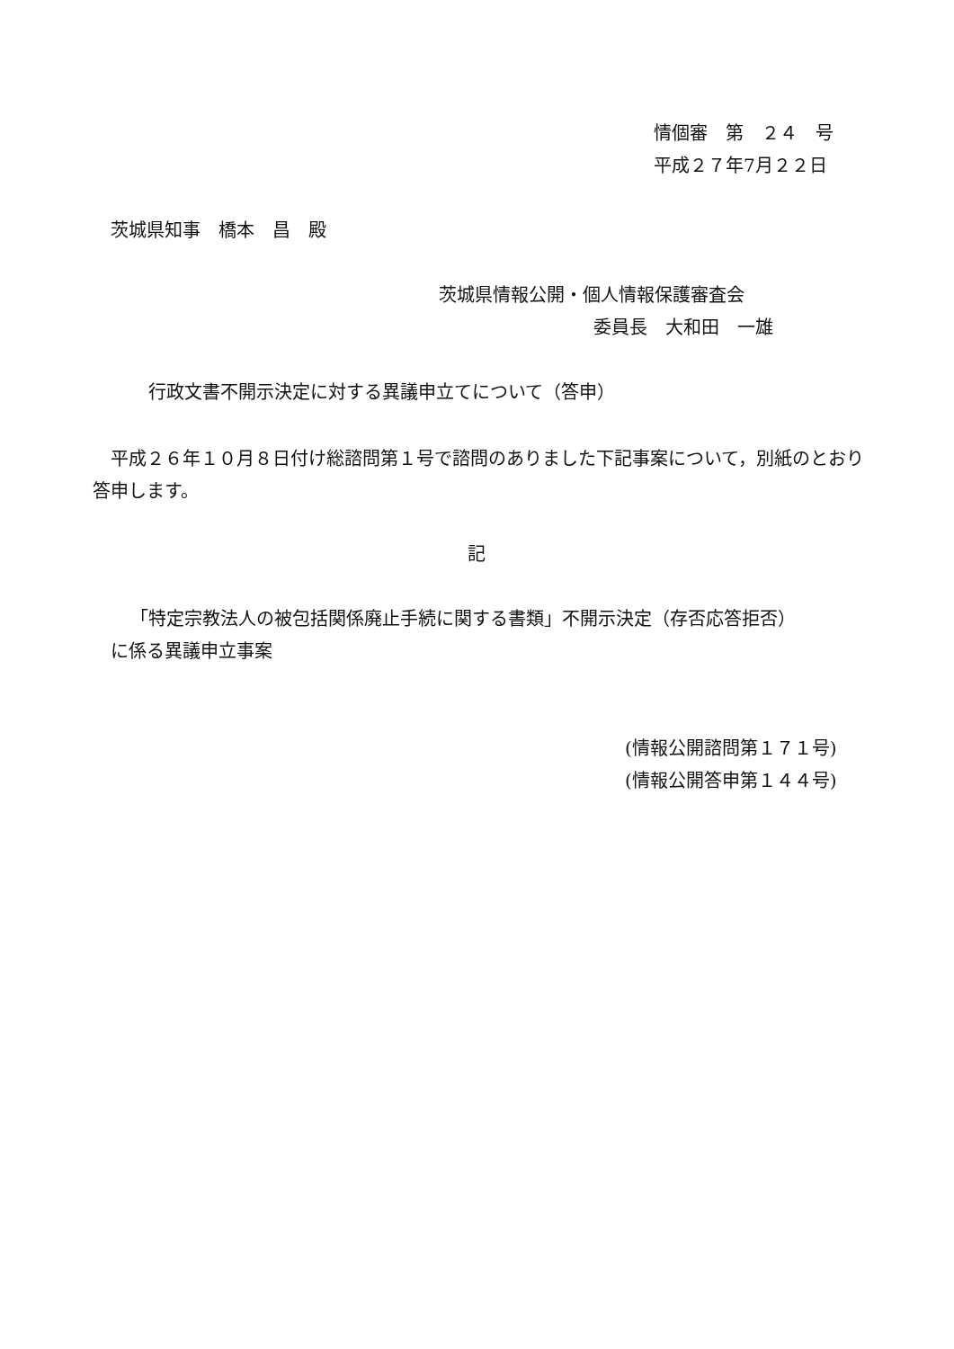情個審　第　２４　号
平成２７年7月２２日
茨城県知事　橋本　昌　殿
茨城県情報公開・個人情報保護審査会
委員長　大和田　一雄
行政文書不開示決定に対する異議申立てについて（答申）
　平成２６年１０月８日付け総諮問第１号で諮問のありました下記事案について，別紙のとおり答申します。
記
「特定宗教法人の被包括関係廃止手続に関する書類」不開示決定（存否応答拒否）
に係る異議申立事案
(情報公開諮問第１７１号)
(情報公開答申第１４４号)